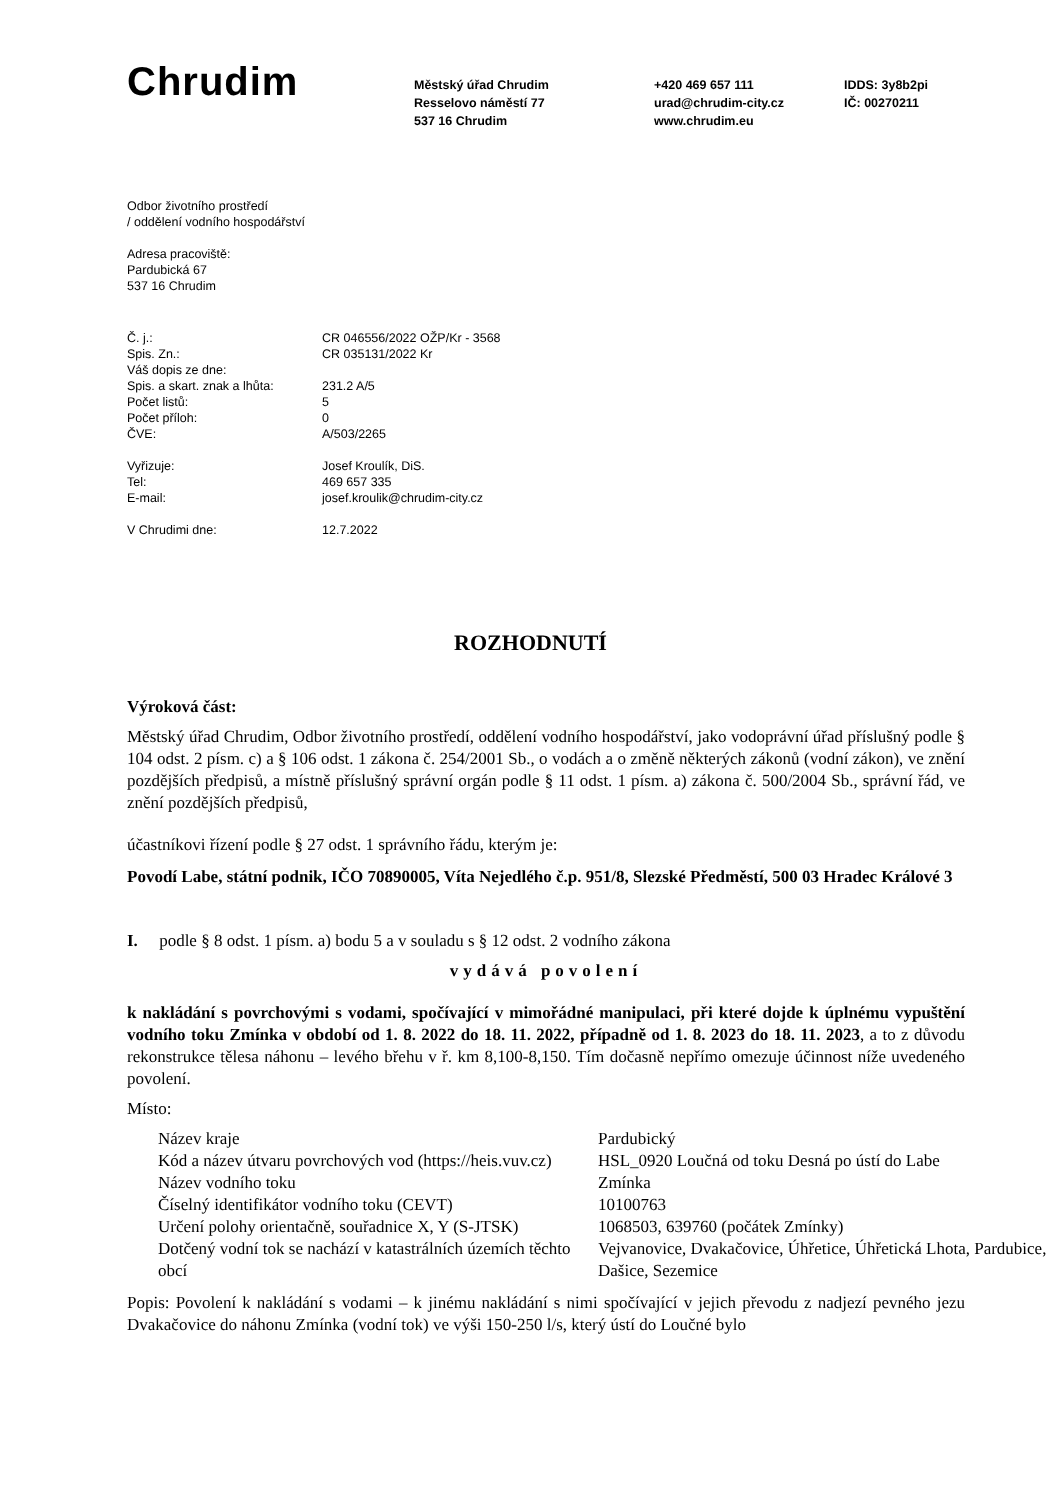Chrudim
Městský úřad Chrudim
Resselovo náměstí 77
537 16 Chrudim
+420 469 657 111
urad@chrudim-city.cz
www.chrudim.eu
IDDS: 3y8b2pi
IČ: 00270211
Odbor životního prostředí
/ oddělení vodního hospodářství
Adresa pracoviště:
Pardubická 67
537 16 Chrudim
| Č. j.: | CR 046556/2022 OŽP/Kr - 3568 |
| Spis. Zn.: | CR 035131/2022 Kr |
| Váš dopis ze dne: | |
| Spis. a skart. znak a lhůta: | 231.2 A/5 |
| Počet listů: | 5 |
| Počet příloh: | 0 |
| ČVE: | A/503/2265 |
| Vyřizuje: | Josef Kroulík, DiS. |
| Tel: | 469 657 335 |
| E-mail: | josef.kroulik@chrudim-city.cz |
| V Chrudimi dne: | 12.7.2022 |
ROZHODNUTÍ
Výroková část:
Městský úřad Chrudim, Odbor životního prostředí, oddělení vodního hospodářství, jako vodoprávní úřad příslušný podle § 104 odst. 2 písm. c) a § 106 odst. 1 zákona č. 254/2001 Sb., o vodách a o změně některých zákonů (vodní zákon), ve znění pozdějších předpisů, a místně příslušný správní orgán podle § 11 odst. 1 písm. a) zákona č. 500/2004 Sb., správní řád, ve znění pozdějších předpisů,
účastníkovi řízení podle § 27 odst. 1 správního řádu, kterým je:
Povodí Labe, státní podnik, IČO 70890005, Víta Nejedlého č.p. 951/8, Slezské Předměstí, 500 03 Hradec Králové 3
I. podle § 8 odst. 1 písm. a) bodu 5 a v souladu s § 12 odst. 2 vodního zákona
vydává povolení
k nakládání s povrchovými s vodami, spočívající v mimořádné manipulaci, při které dojde k úplnému vypuštění vodního toku Zmínka v období od 1. 8. 2022 do 18. 11. 2022, případně od 1. 8. 2023 do 18. 11. 2023, a to z důvodu rekonstrukce tělesa náhonu – levého břehu v ř. km 8,100-8,150. Tím dočasně nepřímo omezuje účinnost níže uvedeného povolení.
Místo:
| Název kraje | Pardubický |
| Kód a název útvaru povrchových vod (https://heis.vuv.cz) | HSL_0920 Loučná od toku Desná po ústí do Labe |
| Název vodního toku | Zmínka |
| Číselný identifikátor vodního toku (CEVT) | 10100763 |
| Určení polohy orientačně, souřadnice X, Y (S-JTSK) | 1068503, 639760 (počátek Zmínky) |
| Dotčený vodní tok se nachází v katastrálních územích těchto obcí | Vejvanovice, Dvakačovice, Úhřetice, Úhřetická Lhota, Pardubice, Dašice, Sezemice |
Popis: Povolení k nakládání s vodami – k jinému nakládání s nimi spočívající v jejich převodu z nadjezí pevného jezu Dvakačovice do náhonu Zmínka (vodní tok) ve výši 150-250 l/s, který ústí do Loučné bylo